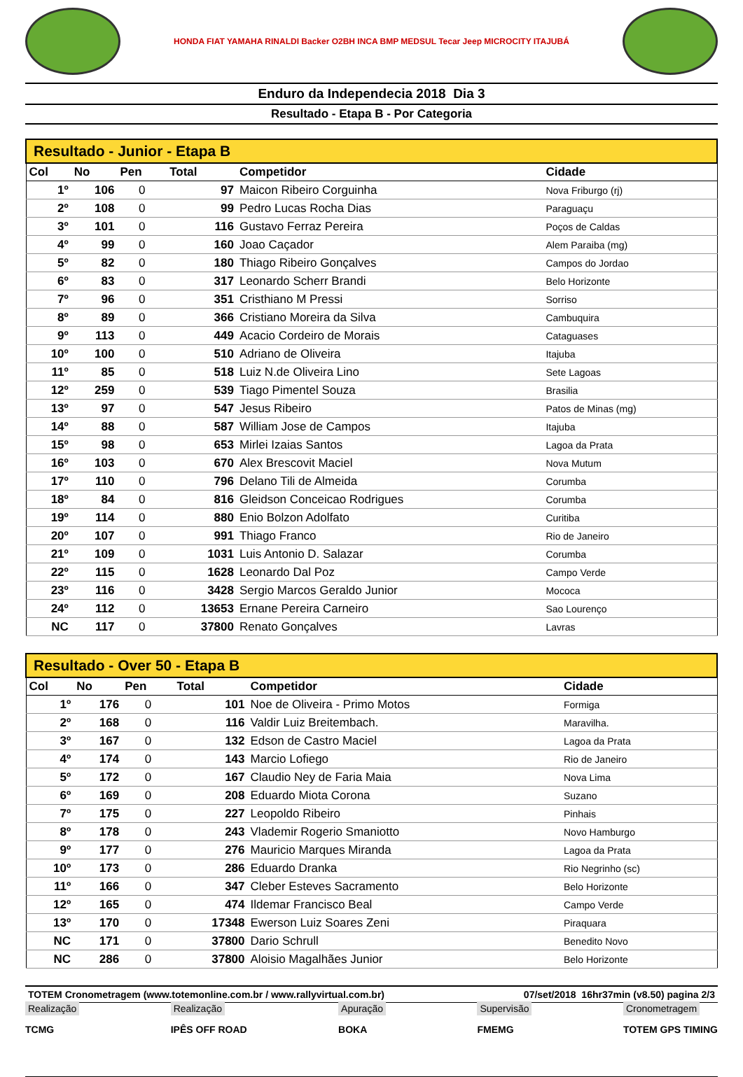HONDA FIAT YAMAHA RINALDI Backer O2BH INCA BMP MEDSUL Tecar Jeep MICROCITY ITAJUBÁ
Enduro da Independecia 2018 Dia 3
Resultado - Etapa B - Por Categoria
| Resultado - Junior - Etapa B | | | | | |
| --- | --- | --- | --- | --- | --- |
| Col | No | Pen | Total | Competidor | Cidade |
| 1º | 106 | 0 | 97 | Maicon Ribeiro Corguinha | Nova Friburgo (rj) |
| 2º | 108 | 0 | 99 | Pedro Lucas Rocha Dias | Paraguaçu |
| 3º | 101 | 0 | 116 | Gustavo Ferraz Pereira | Poços de Caldas |
| 4º | 99 | 0 | 160 | Joao Caçador | Alem Paraiba (mg) |
| 5º | 82 | 0 | 180 | Thiago Ribeiro Gonçalves | Campos do Jordao |
| 6º | 83 | 0 | 317 | Leonardo Scherr Brandi | Belo Horizonte |
| 7º | 96 | 0 | 351 | Cristhiano M Pressi | Sorriso |
| 8º | 89 | 0 | 366 | Cristiano Moreira da Silva | Cambuquira |
| 9º | 113 | 0 | 449 | Acacio Cordeiro de Morais | Cataguases |
| 10º | 100 | 0 | 510 | Adriano de Oliveira | Itajuba |
| 11º | 85 | 0 | 518 | Luiz N.de Oliveira Lino | Sete Lagoas |
| 12º | 259 | 0 | 539 | Tiago Pimentel Souza | Brasilia |
| 13º | 97 | 0 | 547 | Jesus Ribeiro | Patos de Minas (mg) |
| 14º | 88 | 0 | 587 | William Jose de Campos | Itajuba |
| 15º | 98 | 0 | 653 | Mirlei Izaias Santos | Lagoa da Prata |
| 16º | 103 | 0 | 670 | Alex Brescovit Maciel | Nova Mutum |
| 17º | 110 | 0 | 796 | Delano Tili de Almeida | Corumba |
| 18º | 84 | 0 | 816 | Gleidson Conceicao Rodrigues | Corumba |
| 19º | 114 | 0 | 880 | Enio Bolzon Adolfato | Curitiba |
| 20º | 107 | 0 | 991 | Thiago Franco | Rio de Janeiro |
| 21º | 109 | 0 | 1031 | Luis Antonio D. Salazar | Corumba |
| 22º | 115 | 0 | 1628 | Leonardo Dal Poz | Campo Verde |
| 23º | 116 | 0 | 3428 | Sergio Marcos Geraldo Junior | Mococa |
| 24º | 112 | 0 | 13653 | Ernane Pereira Carneiro | Sao Lourenço |
| NC | 117 | 0 | 37800 | Renato Gonçalves | Lavras |
| Resultado - Over 50 - Etapa B | | | | | |
| --- | --- | --- | --- | --- | --- |
| Col | No | Pen | Total | Competidor | Cidade |
| 1º | 176 | 0 | 101 | Noe de Oliveira - Primo Motos | Formiga |
| 2º | 168 | 0 | 116 | Valdir Luiz Breitembach. | Maravilha. |
| 3º | 167 | 0 | 132 | Edson de Castro Maciel | Lagoa da Prata |
| 4º | 174 | 0 | 143 | Marcio Lofiego | Rio de Janeiro |
| 5º | 172 | 0 | 167 | Claudio Ney de Faria Maia | Nova Lima |
| 6º | 169 | 0 | 208 | Eduardo Miota Corona | Suzano |
| 7º | 175 | 0 | 227 | Leopoldo Ribeiro | Pinhais |
| 8º | 178 | 0 | 243 | Vlademir Rogerio Smaniotto | Novo Hamburgo |
| 9º | 177 | 0 | 276 | Mauricio Marques Miranda | Lagoa da Prata |
| 10º | 173 | 0 | 286 | Eduardo Dranka | Rio Negrinho (sc) |
| 11º | 166 | 0 | 347 | Cleber Esteves Sacramento | Belo Horizonte |
| 12º | 165 | 0 | 474 | Ildemar Francisco Beal | Campo Verde |
| 13º | 170 | 0 | 17348 | Ewerson Luiz Soares Zeni | Piraquara |
| NC | 171 | 0 | 37800 | Dario Schrull | Benedito Novo |
| NC | 286 | 0 | 37800 | Aloisio Magalhães Junior | Belo Horizonte |
TOTEM Cronometragem (www.totemonline.com.br / www.rallyvirtual.com.br) 07/set/2018 16hr37min (v8.50) pagina 2/3
Realização
TCMG
Realização
IPÊS OFF ROAD
Apuração
BOKA
Supervisão
FMEMG
Cronometragem
TOTEM GPS TIMING